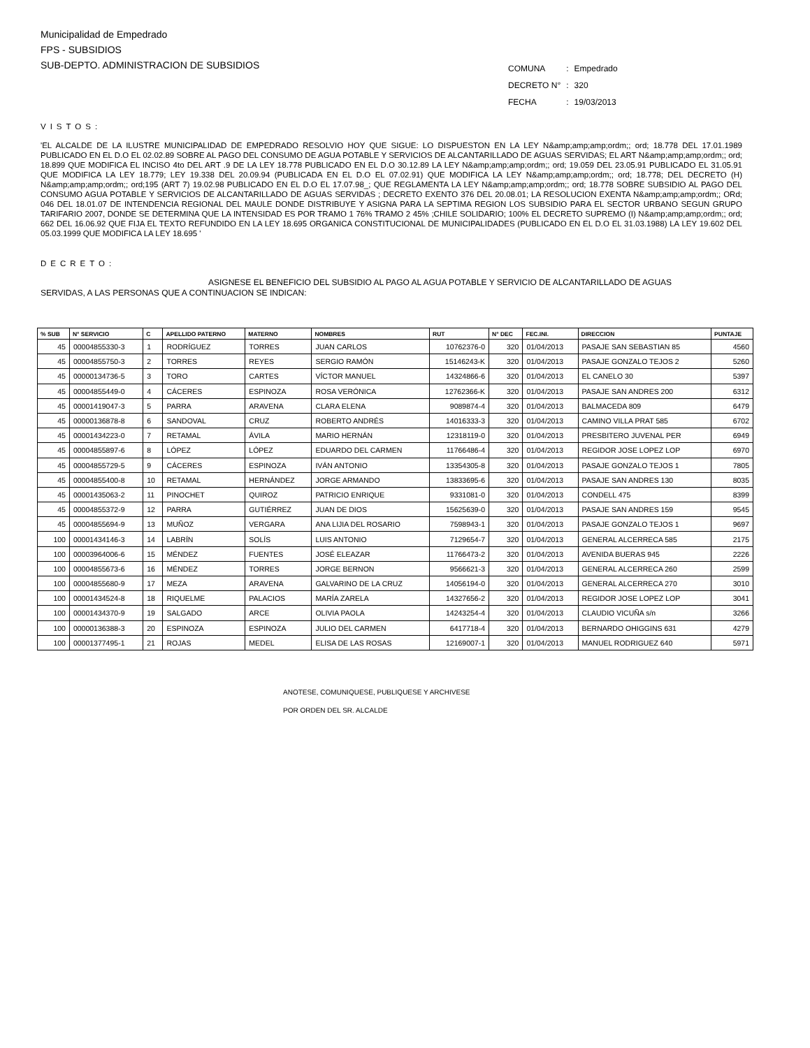Municipalidad de Empedrado
FPS - SUBSIDIOS
SUB-DEPTO. ADMINISTRACION DE SUBSIDIOS
| COMUNA | : | Empedrado |
| DECRETO N° | : | 320 |
| FECHA | : | 19/03/2013 |
VISTOS:
'EL ALCALDE DE LA ILUSTRE MUNICIPALIDAD DE EMPEDRADO RESOLVIO HOY QUE SIGUE: LO DISPUESTON EN LA LEY N&amp;amp;amp;ordm;; ord; 18.778 DEL 17.01.1989 PUBLICADO EN EL D.O EL 02.02.89 SOBRE AL PAGO DEL CONSUMO DE AGUA POTABLE Y SERVICIOS DE ALCANTARILLADO DE AGUAS SERVIDAS; EL ART N&amp;amp;amp;ordm;; ord; 18.899 QUE MODIFICA EL INCISO 4to DEL ART .9 DE LA LEY 18.778 PUBLICADO EN EL D.O 30.12.89 LA LEY N&amp;amp;amp;ordm;; ord; 19.059 DEL 23.05.91 PUBLICADO EL 31.05.91 QUE MODIFICA LA LEY 18.779; LEY 19.338 DEL 20.09.94 (PUBLICADA EN EL D.O EL 07.02.91) QUE MODIFICA LA LEY N&amp;amp;amp;ordm;; ord; 18.778; DEL DECRETO (H) N&amp;amp;amp;ordm;; ord;195 (ART 7) 19.02.98 PUBLICADO EN EL D.O EL 17.07.98_; QUE REGLAMENTA LA LEY N&amp;amp;amp;ordm;; ord; 18.778 SOBRE SUBSIDIO AL PAGO DEL CONSUMO AGUA POTABLE Y SERVICIOS DE ALCANTARILLADO DE AGUAS SERVIDAS ; DECRETO EXENTO 376 DEL 20.08.01; LA RESOLUCION EXENTA N&amp;amp;amp;ordm;; ORd; 046 DEL 18.01.07 DE INTENDENCIA REGIONAL DEL MAULE DONDE DISTRIBUYE Y ASIGNA PARA LA SEPTIMA REGION LOS SUBSIDIO PARA EL SECTOR URBANO SEGUN GRUPO TARIFARIO 2007, DONDE SE DETERMINA QUE LA INTENSIDAD ES POR TRAMO 1 76% TRAMO 2 45% ;CHILE SOLIDARIO; 100% EL DECRETO SUPREMO (I) N&amp;amp;amp;ordm;; ord; 662 DEL 16.06.92 QUE FIJA EL TEXTO REFUNDIDO EN LA LEY 18.695 ORGANICA CONSTITUCIONAL DE MUNICIPALIDADES (PUBLICADO EN EL D.O EL 31.03.1988) LA LEY 19.602 DEL 05.03.1999 QUE MODIFICA LA LEY 18.695 '
DECRETO:
ASIGNESE EL BENEFICIO DEL SUBSIDIO AL PAGO AL AGUA POTABLE Y SERVICIO DE ALCANTARILLADO DE AGUAS
SERVIDAS, A LAS PERSONAS QUE A CONTINUACION SE INDICAN:
| % SUB | N° SERVICIO | C | APELLIDO PATERNO | MATERNO | NOMBRES | RUT | N° DEC | FEC.INI. | DIRECCION | PUNTAJE |
| --- | --- | --- | --- | --- | --- | --- | --- | --- | --- | --- |
| 45 | 00004855330-3 | 1 | RODRÍGUEZ | TORRES | JUAN CARLOS | 10762376-0 | 320 | 01/04/2013 | PASAJE SAN SEBASTIAN 85 | 4560 |
| 45 | 00004855750-3 | 2 | TORRES | REYES | SERGIO RAMÓN | 15146243-K | 320 | 01/04/2013 | PASAJE GONZALO TEJOS 2 | 5260 |
| 45 | 00000134736-5 | 3 | TORO | CARTES | VÍCTOR MANUEL | 14324866-6 | 320 | 01/04/2013 | EL CANELO 30 | 5397 |
| 45 | 00004855449-0 | 4 | CÁCERES | ESPINOZA | ROSA VERÓNICA | 12762366-K | 320 | 01/04/2013 | PASAJE SAN ANDRES 200 | 6312 |
| 45 | 00001419047-3 | 5 | PARRA | ARAVENA | CLARA ELENA | 9089874-4 | 320 | 01/04/2013 | BALMACEDA 809 | 6479 |
| 45 | 00000136878-8 | 6 | SANDOVAL | CRUZ | ROBERTO ANDRÉS | 14016333-3 | 320 | 01/04/2013 | CAMINO VILLA PRAT 585 | 6702 |
| 45 | 00001434223-0 | 7 | RETAMAL | ÁVILA | MARIO HERNÁN | 12318119-0 | 320 | 01/04/2013 | PRESBITERO JUVENAL PER | 6949 |
| 45 | 00004855897-6 | 8 | LÓPEZ | LÓPEZ | EDUARDO DEL CARMEN | 11766486-4 | 320 | 01/04/2013 | REGIDOR JOSE LOPEZ LOP | 6970 |
| 45 | 00004855729-5 | 9 | CÁCERES | ESPINOZA | IVÁN ANTONIO | 13354305-8 | 320 | 01/04/2013 | PASAJE GONZALO TEJOS 1 | 7805 |
| 45 | 00004855400-8 | 10 | RETAMAL | HERNÁNDEZ | JORGE ARMANDO | 13833695-6 | 320 | 01/04/2013 | PASAJE SAN ANDRES 130 | 8035 |
| 45 | 00001435063-2 | 11 | PINOCHET | QUIROZ | PATRICIO ENRIQUE | 9331081-0 | 320 | 01/04/2013 | CONDELL 475 | 8399 |
| 45 | 00004855372-9 | 12 | PARRA | GUTIÉRREZ | JUAN DE DIOS | 15625639-0 | 320 | 01/04/2013 | PASAJE SAN ANDRES 159 | 9545 |
| 45 | 00004855694-9 | 13 | MUÑOZ | VERGARA | ANA LIJIA DEL ROSARIO | 7598943-1 | 320 | 01/04/2013 | PASAJE GONZALO TEJOS 1 | 9697 |
| 100 | 00001434146-3 | 14 | LABRÍN | SOLÍS | LUIS ANTONIO | 7129654-7 | 320 | 01/04/2013 | GENERAL ALCERRECA 585 | 2175 |
| 100 | 00003964006-6 | 15 | MÉNDEZ | FUENTES | JOSÉ ELEAZAR | 11766473-2 | 320 | 01/04/2013 | AVENIDA BUERAS 945 | 2226 |
| 100 | 00004855673-6 | 16 | MÉNDEZ | TORRES | JORGE BERNON | 9566621-3 | 320 | 01/04/2013 | GENERAL ALCERRECA 260 | 2599 |
| 100 | 00004855680-9 | 17 | MEZA | ARAVENA | GALVARINO DE LA CRUZ | 14056194-0 | 320 | 01/04/2013 | GENERAL ALCERRECA 270 | 3010 |
| 100 | 00001434524-8 | 18 | RIQUELME | PALACIOS | MARÍA ZARELA | 14327656-2 | 320 | 01/04/2013 | REGIDOR JOSE LOPEZ LOP | 3041 |
| 100 | 00001434370-9 | 19 | SALGADO | ARCE | OLIVIA PAOLA | 14243254-4 | 320 | 01/04/2013 | CLAUDIO VICUÑA s/n | 3266 |
| 100 | 00000136388-3 | 20 | ESPINOZA | ESPINOZA | JULIO DEL CARMEN | 6417718-4 | 320 | 01/04/2013 | BERNARDO OHIGGINS 631 | 4279 |
| 100 | 00001377495-1 | 21 | ROJAS | MEDEL | ELISA DE LAS ROSAS | 12169007-1 | 320 | 01/04/2013 | MANUEL RODRIGUEZ 640 | 5971 |
ANOTESE, COMUNIQUESE, PUBLIQUESE Y ARCHIVESE
POR ORDEN DEL SR. ALCALDE